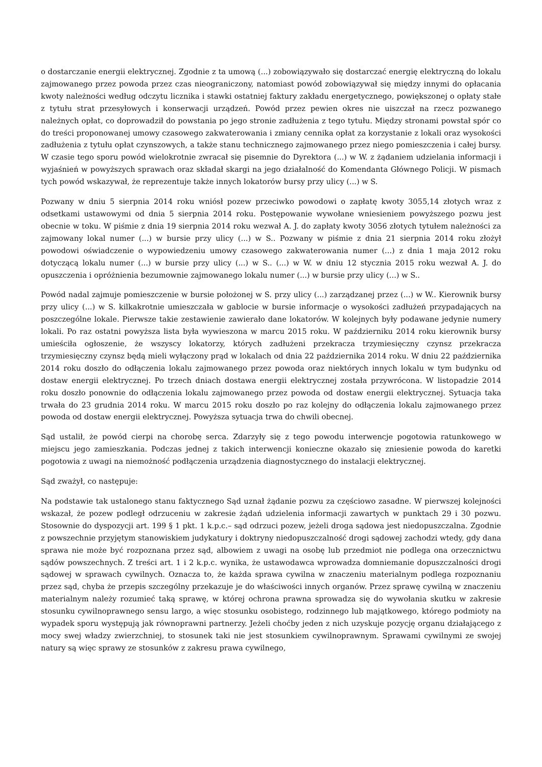o dostarczanie energii elektrycznej. Zgodnie z ta umową (...) zobowiązywało się dostarczać energię elektryczną do lokalu zajmowanego przez powoda przez czas nieograniczony, natomiast powód zobowiązywał się między innymi do opłacania kwoty należności według odczytu licznika i stawki ostatniej faktury zakładu energetycznego, powiększonej o opłaty stałe z tytułu strat przesyłowych i konserwacji urządzeń. Powód przez pewien okres nie uiszczał na rzecz pozwanego należnych opłat, co doprowadził do powstania po jego stronie zadłużenia z tego tytułu. Między stronami powstał spór co do treści proponowanej umowy czasowego zakwaterowania i zmiany cennika opłat za korzystanie z lokali oraz wysokości zadłużenia z tytułu opłat czynszowych, a także stanu technicznego zajmowanego przez niego pomieszczenia i całej bursy. W czasie tego sporu powód wielokrotnie zwracał się pisemnie do Dyrektora (...) w W. z żądaniem udzielania informacji i wyjaśnień w powyższych sprawach oraz składał skargi na jego działalność do Komendanta Głównego Policji. W pismach tych powód wskazywał, że reprezentuje także innych lokatorów bursy przy ulicy (...) w S.
Pozwany w dniu 5 sierpnia 2014 roku wniósł pozew przeciwko powodowi o zapłatę kwoty 3055,14 złotych wraz z odsetkami ustawowymi od dnia 5 sierpnia 2014 roku. Postępowanie wywołane wniesieniem powyższego pozwu jest obecnie w toku. W piśmie z dnia 19 sierpnia 2014 roku wezwał A. J. do zapłaty kwoty 3056 złotych tytułem należności za zajmowany lokal numer (...) w bursie przy ulicy (...) w S.. Pozwany w piśmie z dnia 21 sierpnia 2014 roku złożył powodowi oświadczenie o wypowiedzeniu umowy czasowego zakwaterowania numer (...) z dnia 1 maja 2012 roku dotyczącą lokalu numer (...) w bursie przy ulicy (...) w S.. (...) w W. w dniu 12 stycznia 2015 roku wezwał A. J. do opuszczenia i opróżnienia bezumownie zajmowanego lokalu numer (...) w bursie przy ulicy (...) w S..
Powód nadal zajmuje pomieszczenie w bursie położonej w S. przy ulicy (...) zarządzanej przez (...) w W.. Kierownik bursy przy ulicy (...) w S. kilkakrotnie umieszczała w gablocie w bursie informacje o wysokości zadłużeń przypadających na poszczególne lokale. Pierwsze takie zestawienie zawierało dane lokatorów. W kolejnych były podawane jedynie numery lokali. Po raz ostatni powyższa lista była wywieszona w marcu 2015 roku. W październiku 2014 roku kierownik bursy umieściła ogłoszenie, że wszyscy lokatorzy, których zadłużeni przekracza trzymiesięczny czynsz przekracza trzymiesięczny czynsz będą mieli wyłączony prąd w lokalach od dnia 22 października 2014 roku. W dniu 22 października 2014 roku doszło do odłączenia lokalu zajmowanego przez powoda oraz niektórych innych lokalu w tym budynku od dostaw energii elektrycznej. Po trzech dniach dostawa energii elektrycznej została przywrócona. W listopadzie 2014 roku doszło ponownie do odłączenia lokalu zajmowanego przez powoda od dostaw energii elektrycznej. Sytuacja taka trwała do 23 grudnia 2014 roku. W marcu 2015 roku doszło po raz kolejny do odłączenia lokalu zajmowanego przez powoda od dostaw energii elektrycznej. Powyższa sytuacja trwa do chwili obecnej.
Sąd ustalił, że powód cierpi na chorobę serca. Zdarzyły się z tego powodu interwencje pogotowia ratunkowego w miejscu jego zamieszkania. Podczas jednej z takich interwencji konieczne okazało się zniesienie powoda do karetki pogotowia z uwagi na niemożność podłączenia urządzenia diagnostycznego do instalacji elektrycznej.
Sąd zważył, co następuje:
Na podstawie tak ustalonego stanu faktycznego Sąd uznał żądanie pozwu za częściowo zasadne. W pierwszej kolejności wskazał, że pozew podległ odrzuceniu w zakresie żądań udzielenia informacji zawartych w punktach 29 i 30 pozwu. Stosownie do dyspozycji art. 199 § 1 pkt. 1 k.p.c.– sąd odrzuci pozew, jeżeli droga sądowa jest niedopuszczalna. Zgodnie z powszechnie przyjętym stanowiskiem judykatury i doktryny niedopuszczalność drogi sądowej zachodzi wtedy, gdy dana sprawa nie może być rozpoznana przez sąd, albowiem z uwagi na osobę lub przedmiot nie podlega ona orzecznictwu sądów powszechnych. Z treści art. 1 i 2 k.p.c. wynika, że ustawodawca wprowadza domniemanie dopuszczalności drogi sądowej w sprawach cywilnych. Oznacza to, że każda sprawa cywilna w znaczeniu materialnym podlega rozpoznaniu przez sąd, chyba że przepis szczególny przekazuje je do właściwości innych organów. Przez sprawę cywilną w znaczeniu materialnym należy rozumieć taką sprawę, w której ochrona prawna sprowadza się do wywołania skutku w zakresie stosunku cywilnoprawnego sensu largo, a więc stosunku osobistego, rodzinnego lub majątkowego, którego podmioty na wypadek sporu występują jak równoprawni partnerzy. Jeżeli choćby jeden z nich uzyskuje pozycję organu działającego z mocy swej władzy zwierzchniej, to stosunek taki nie jest stosunkiem cywilnoprawnym. Sprawami cywilnymi ze swojej natury są więc sprawy ze stosunków z zakresu prawa cywilnego,